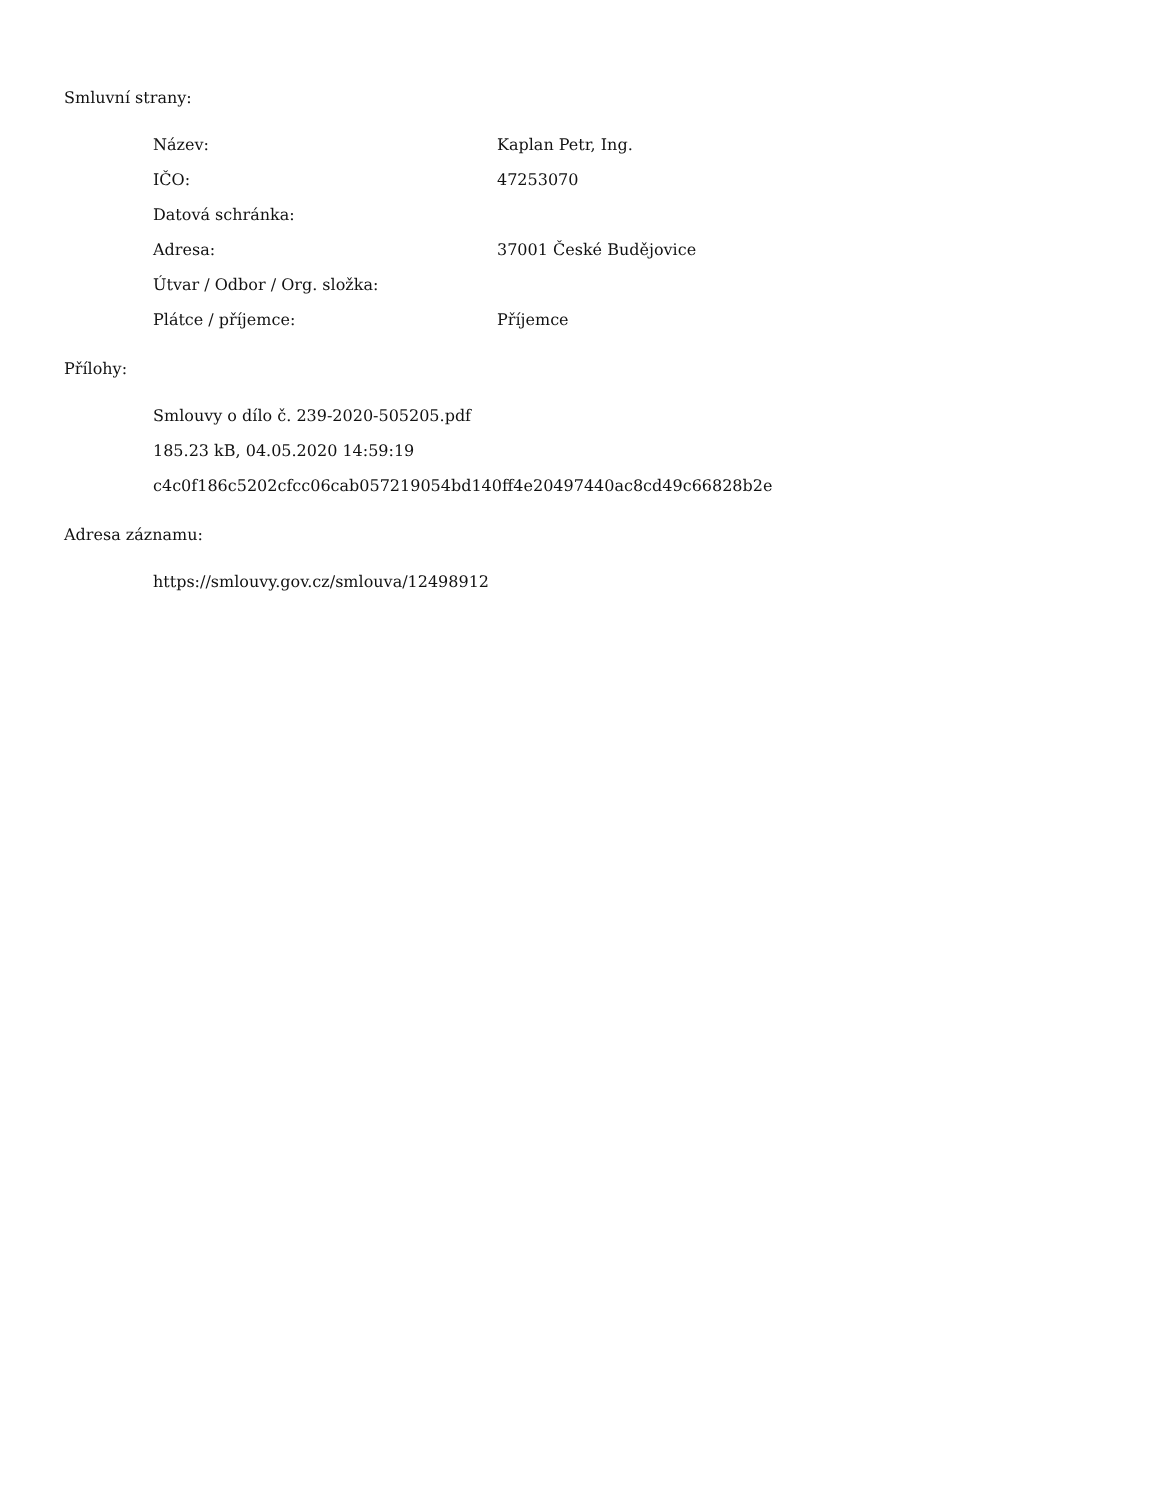Smluvní strany:
Název: Kaplan Petr, Ing.
IČO: 47253070
Datová schránka:
Adresa: 37001 České Budějovice
Útvar / Odbor / Org. složka:
Plátce / příjemce: Příjemce
Přílohy:
Smlouvy o dílo č. 239-2020-505205.pdf
185.23 kB, 04.05.2020 14:59:19
c4c0f186c5202cfcc06cab057219054bd140ff4e20497440ac8cd49c66828b2e
Adresa záznamu:
https://smlouvy.gov.cz/smlouva/12498912